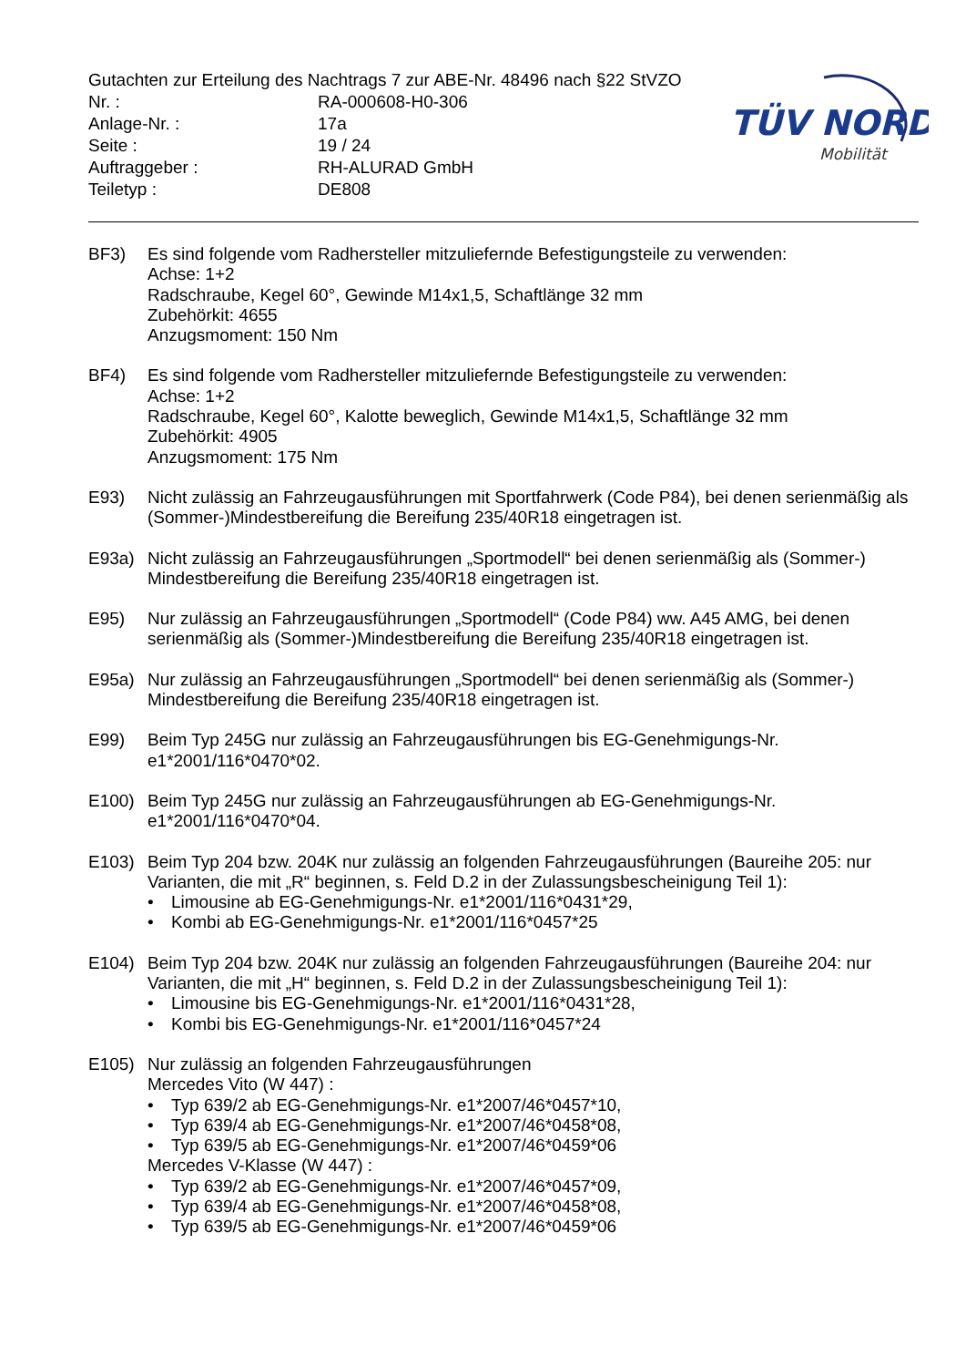Gutachten zur Erteilung des Nachtrags 7 zur ABE-Nr. 48496 nach §22 StVZO
| Nr. : | RA-000608-H0-306 |
| Anlage-Nr. : | 17a |
| Seite : | 19 / 24 |
| Auftraggeber : | RH-ALURAD GmbH |
| Teiletyp : | DE808 |
TÜV NORD
Mobilität
BF3) Es sind folgende vom Radhersteller mitzuliefernde Befestigungsteile zu verwenden:
Achse: 1+2
Radschraube, Kegel 60°, Gewinde M14x1,5, Schaftlänge 32 mm
Zubehörkit: 4655
Anzugsmoment: 150 Nm
BF4) Es sind folgende vom Radhersteller mitzuliefernde Befestigungsteile zu verwenden:
Achse: 1+2
Radschraube, Kegel 60°, Kalotte beweglich, Gewinde M14x1,5, Schaftlänge 32 mm
Zubehörkit: 4905
Anzugsmoment: 175 Nm
E93) Nicht zulässig an Fahrzeugausführungen mit Sportfahrwerk (Code P84), bei denen serienmäßig als (Sommer-)Mindestbereifung die Bereifung 235/40R18 eingetragen ist.
E93a) Nicht zulässig an Fahrzeugausführungen „Sportmodell“ bei denen serienmäßig als (Sommer-) Mindestbereifung die Bereifung 235/40R18 eingetragen ist.
E95) Nur zulässig an Fahrzeugausführungen „Sportmodell“ (Code P84) ww. A45 AMG, bei denen serienmäßig als (Sommer-)Mindestbereifung die Bereifung 235/40R18 eingetragen ist.
E95a) Nur zulässig an Fahrzeugausführungen „Sportmodell“ bei denen serienmäßig als (Sommer-) Mindestbereifung die Bereifung 235/40R18 eingetragen ist.
E99) Beim Typ 245G nur zulässig an Fahrzeugausführungen bis EG-Genehmigungs-Nr. e1*2001/116*0470*02.
E100) Beim Typ 245G nur zulässig an Fahrzeugausführungen ab EG-Genehmigungs-Nr. e1*2001/116*0470*04.
E103) Beim Typ 204 bzw. 204K nur zulässig an folgenden Fahrzeugausführungen (Baureihe 205: nur Varianten, die mit „R“ beginnen, s. Feld D.2 in der Zulassungsbescheinigung Teil 1):
• Limousine ab EG-Genehmigungs-Nr. e1*2001/116*0431*29,
• Kombi ab EG-Genehmigungs-Nr. e1*2001/116*0457*25
E104) Beim Typ 204 bzw. 204K nur zulässig an folgenden Fahrzeugausführungen (Baureihe 204: nur Varianten, die mit „H“ beginnen, s. Feld D.2 in der Zulassungsbescheinigung Teil 1):
• Limousine bis EG-Genehmigungs-Nr. e1*2001/116*0431*28,
• Kombi bis EG-Genehmigungs-Nr. e1*2001/116*0457*24
E105) Nur zulässig an folgenden Fahrzeugausführungen
Mercedes Vito (W 447) :
• Typ 639/2 ab EG-Genehmigungs-Nr. e1*2007/46*0457*10,
• Typ 639/4 ab EG-Genehmigungs-Nr. e1*2007/46*0458*08,
• Typ 639/5 ab EG-Genehmigungs-Nr. e1*2007/46*0459*06
Mercedes V-Klasse (W 447) :
• Typ 639/2 ab EG-Genehmigungs-Nr. e1*2007/46*0457*09,
• Typ 639/4 ab EG-Genehmigungs-Nr. e1*2007/46*0458*08,
• Typ 639/5 ab EG-Genehmigungs-Nr. e1*2007/46*0459*06